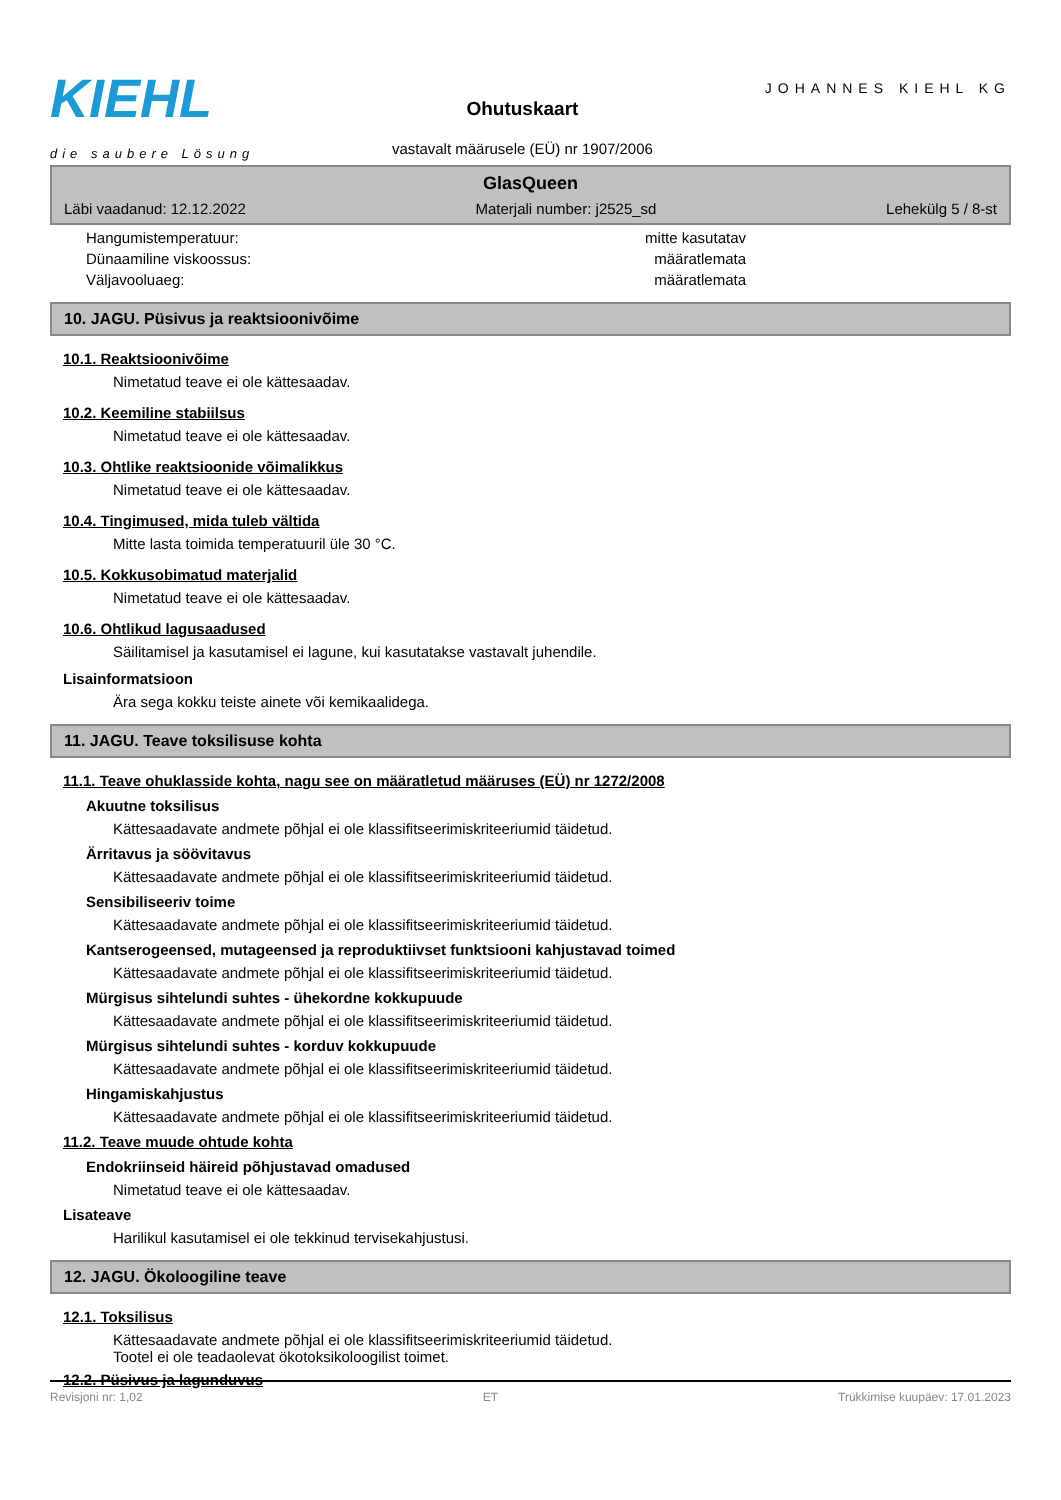KIEHL
die saubere Lösung
Ohutuskaart
vastavalt määrusele (EÜ) nr 1907/2006
JOHANNES KIEHL KG
GlasQueen
Läbi vaadanud: 12.12.2022 Materjali number: j2525_sd Lehekülg 5 / 8-st
Hangumistemperatuur: mitte kasutatav
Dünaamiline viskoossus: määratlemata
Väljavooluaeg: määratlemata
10. JAGU. Püsivus ja reaktsioonivõime
10.1. Reaktsioonivõime
Nimetatud teave ei ole kättesaadav.
10.2. Keemiline stabiilsus
Nimetatud teave ei ole kättesaadav.
10.3. Ohtlike reaktsioonide võimalikkus
Nimetatud teave ei ole kättesaadav.
10.4. Tingimused, mida tuleb vältida
Mitte lasta toimida temperatuuril üle 30 °C.
10.5. Kokkusobimatud materjalid
Nimetatud teave ei ole kättesaadav.
10.6. Ohtlikud lagusaadused
Säilitamisel ja kasutamisel ei lagune, kui kasutatakse vastavalt juhendile.
Lisainformatsioon
Ära sega kokku teiste ainete või kemikaalidega.
11. JAGU. Teave toksilisuse kohta
11.1. Teave ohuklasside kohta, nagu see on määratletud määruses (EÜ) nr 1272/2008
Akuutne toksilisus
Kättesaadavate andmete põhjal ei ole klassifitseerimiskriteeriumid täidetud.
Ärritavus ja söövitavus
Kättesaadavate andmete põhjal ei ole klassifitseerimiskriteeriumid täidetud.
Sensibiliseeriv toime
Kättesaadavate andmete põhjal ei ole klassifitseerimiskriteeriumid täidetud.
Kantserogeensed, mutageensed ja reproduktiivset funktsiooni kahjustavad toimed
Kättesaadavate andmete põhjal ei ole klassifitseerimiskriteeriumid täidetud.
Mürgisus sihtelundi suhtes - ühekordne kokkupuude
Kättesaadavate andmete põhjal ei ole klassifitseerimiskriteeriumid täidetud.
Mürgisus sihtelundi suhtes - korduv kokkupuude
Kättesaadavate andmete põhjal ei ole klassifitseerimiskriteeriumid täidetud.
Hingamiskahjustus
Kättesaadavate andmete põhjal ei ole klassifitseerimiskriteeriumid täidetud.
11.2. Teave muude ohtude kohta
Endokriinseid häireid põhjustavad omadused
Nimetatud teave ei ole kättesaadav.
Lisateave
Harilikul kasutamisel ei ole tekkinud tervisekahjustusi.
12. JAGU. Ökoloogiline teave
12.1. Toksilisus
Kättesaadavate andmete põhjal ei ole klassifitseerimiskriteeriumid täidetud.
Tootel ei ole teadaolevat ökotoksikoloogilist toimet.
12.2. Püsivus ja lagunduvus
Revisjoni nr: 1,02 ET Trükkimise kuupäev: 17.01.2023